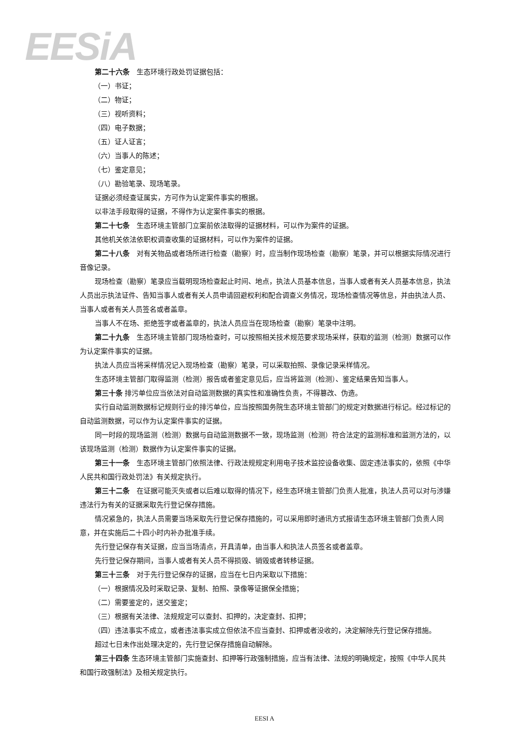EESiA
第二十六条　生态环境行政处罚证据包括：
（一）书证；
（二）物证；
（三）视听资料；
（四）电子数据；
（五）证人证言；
（六）当事人的陈述；
（七）鉴定意见；
（八）勘验笔录、现场笔录。
证据必须经查证属实，方可作为认定案件事实的根据。
以非法手段取得的证据，不得作为认定案件事实的根据。
第二十七条　生态环境主管部门立案前依法取得的证据材料，可以作为案件的证据。
其他机关依法依职权调查收集的证据材料，可以作为案件的证据。
第二十八条　对有关物品或者场所进行检查（勘察）时，应当制作现场检查（勘察）笔录，并可以根据实际情况进行音像记录。
现场检查（勘察）笔录应当载明现场检查起止时间、地点，执法人员基本信息，当事人或者有关人员基本信息，执法人员出示执法证件、告知当事人或者有关人员申请回避权利和配合调查义务情况，现场检查情况等信息，并由执法人员、当事人或者有关人员签名或者盖章。
当事人不在场、拒绝签字或者盖章的，执法人员应当在现场检查（勘察）笔录中注明。
第二十九条　生态环境主管部门现场检查时，可以按照相关技术规范要求现场采样，获取的监测（检测）数据可以作为认定案件事实的证据。
执法人员应当将采样情况记入现场检查（勘察）笔录，可以采取拍照、录像记录采样情况。
生态环境主管部门取得监测（检测）报告或者鉴定意见后，应当将监测（检测）、鉴定结果告知当事人。
第三十条 排污单位应当依法对自动监测数据的真实性和准确性负责，不得篡改、伪造。
实行自动监测数据标记规则行业的排污单位，应当按照国务院生态环境主管部门的规定对数据进行标记。经过标记的自动监测数据，可以作为认定案件事实的证据。
同一时段的现场监测（检测）数据与自动监测数据不一致，现场监测（检测）符合法定的监测标准和监测方法的，以该现场监测（检测）数据作为认定案件事实的证据。
第三十一条　生态环境主管部门依照法律、行政法规规定利用电子技术监控设备收集、固定违法事实的，依照《中华人民共和国行政处罚法》有关规定执行。
第三十二条　在证据可能灭失或者以后难以取得的情况下，经生态环境主管部门负责人批准，执法人员可以对与涉嫌违法行为有关的证据采取先行登记保存措施。
情况紧急的，执法人员需要当场采取先行登记保存措施的，可以采用即时通讯方式报请生态环境主管部门负责人同意，并在实施后二十四小时内补办批准手续。
先行登记保存有关证据，应当当场清点，开具清单，由当事人和执法人员签名或者盖章。
先行登记保存期间，当事人或者有关人员不得损毁、销毁或者转移证据。
第三十三条　对于先行登记保存的证据，应当在七日内采取以下措施：
（一）根据情况及时采取记录、复制、拍照、录像等证据保全措施；
（二）需要鉴定的，送交鉴定；
（三）根据有关法律、法规规定可以查封、扣押的，决定查封、扣押；
（四）违法事实不成立，或者违法事实成立但依法不应当查封、扣押或者没收的，决定解除先行登记保存措施。
超过七日未作出处理决定的，先行登记保存措施自动解除。
第三十四条 生态环境主管部门实施查封、扣押等行政强制措施，应当有法律、法规的明确规定，按照《中华人民共和国行政强制法》及相关规定执行。
EESI A